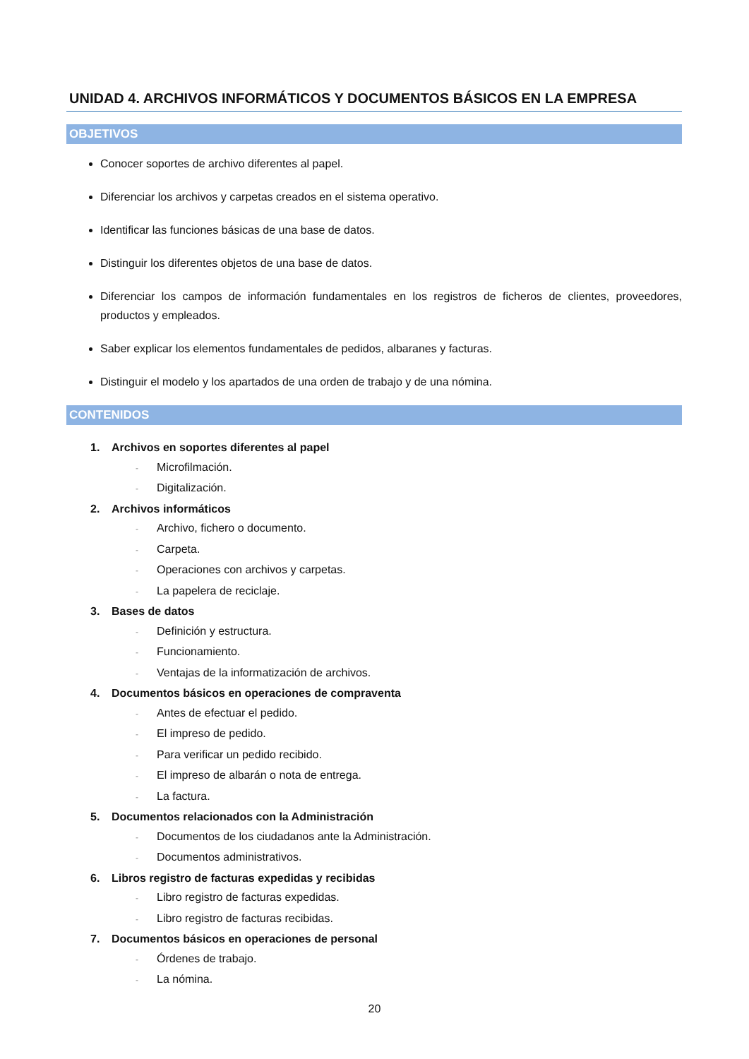UNIDAD 4. ARCHIVOS INFORMÁTICOS Y DOCUMENTOS BÁSICOS EN LA EMPRESA
OBJETIVOS
Conocer soportes de archivo diferentes al papel.
Diferenciar los archivos y carpetas creados en el sistema operativo.
Identificar las funciones básicas de una base de datos.
Distinguir los diferentes objetos de una base de datos.
Diferenciar los campos de información fundamentales en los registros de ficheros de clientes, proveedores, productos y empleados.
Saber explicar los elementos fundamentales de pedidos, albaranes y facturas.
Distinguir el modelo y los apartados de una orden de trabajo y de una nómina.
CONTENIDOS
1. Archivos en soportes diferentes al papel
- Microfilmación.
- Digitalización.
2. Archivos informáticos
- Archivo, fichero o documento.
- Carpeta.
- Operaciones con archivos y carpetas.
- La papelera de reciclaje.
3. Bases de datos
- Definición y estructura.
- Funcionamiento.
- Ventajas de la informatización de archivos.
4. Documentos básicos en operaciones de compraventa
- Antes de efectuar el pedido.
- El impreso de pedido.
- Para verificar un pedido recibido.
- El impreso de albarán o nota de entrega.
- La factura.
5. Documentos relacionados con la Administración
- Documentos de los ciudadanos ante la Administración.
- Documentos administrativos.
6. Libros registro de facturas expedidas y recibidas
- Libro registro de facturas expedidas.
- Libro registro de facturas recibidas.
7. Documentos básicos en operaciones de personal
- Órdenes de trabajo.
- La nómina.
20